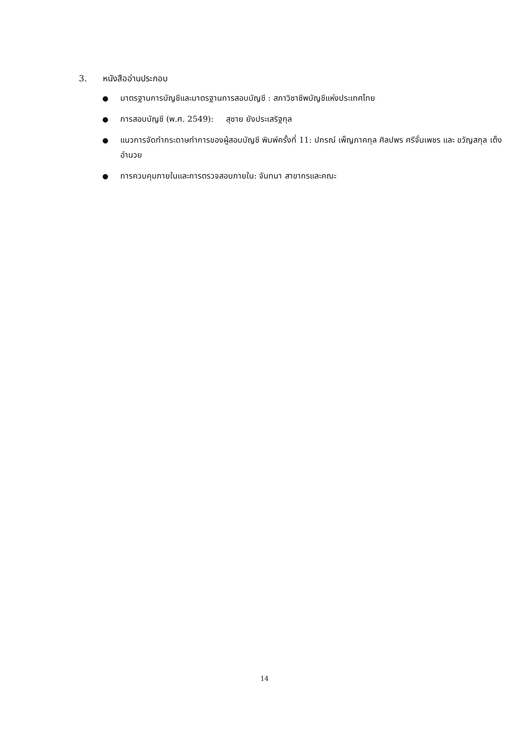3. หนังสืออ่านประกอบ
● มาตรฐานการบัญชีและมาตรฐานการสอบบัญชี : สภาวิชาชีพบัญชีแห่งประเทศไทย
● การสอบบัญชี (พ.ศ. 2549): สุชาย ยังประเสริฐกุล
● แนวการจัดทำกระดาษทำการของผู้สอบบัญชี พิมพ์ครั้งที่ 11: ปกรณ์ เพ็ญภาคกุล ศิลปพร ศรีจั่นเพชร และ ขวัญสกุล เต็งอำนวย
● การควบคุมภายในและการตรวจสอบภายใน: จันทนา สาขากรและคณะ
14